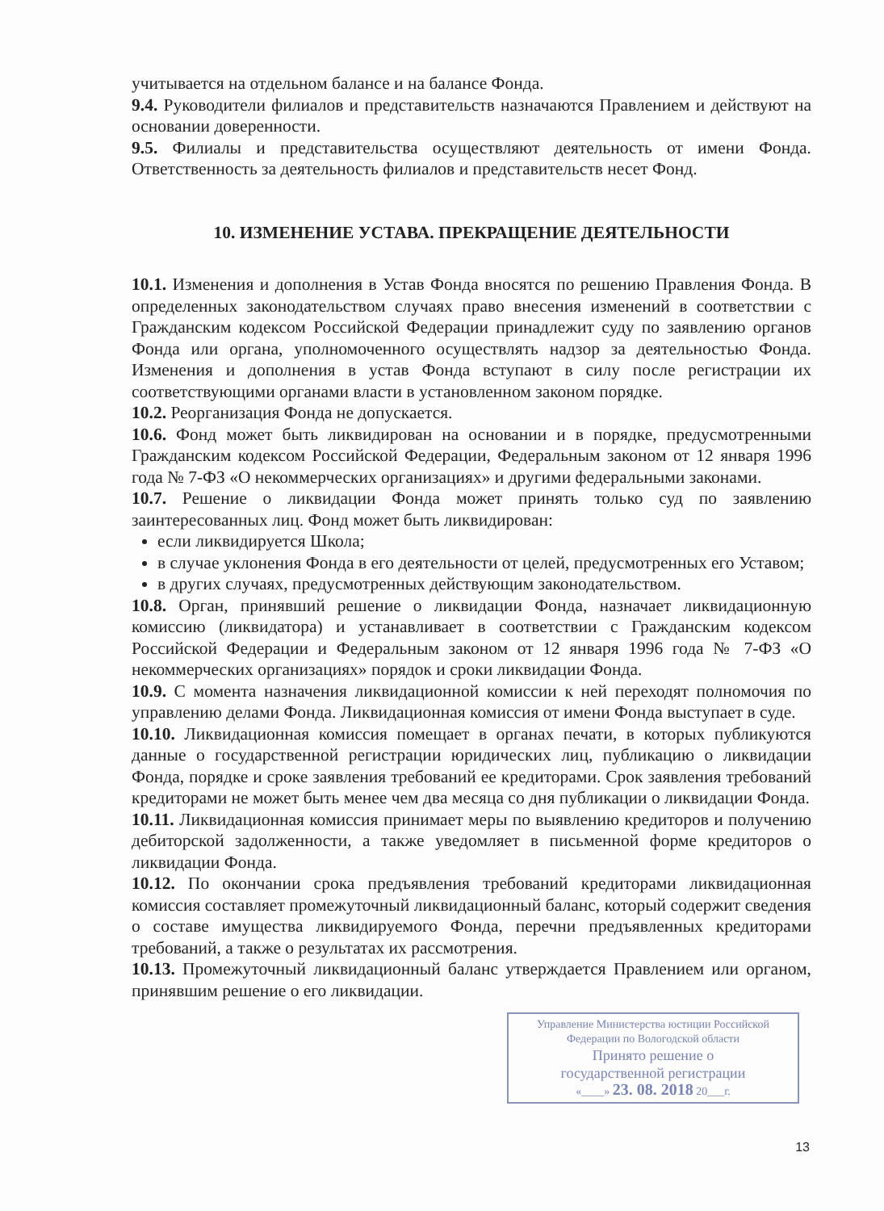учитываетcя на отдельном балансе и на балансе Фонда.
9.4. Руководители филиалов и представительств назначаются Правлением и действуют на основании доверенности.
9.5. Филиалы и представительства осуществляют деятельность от имени Фонда. Ответственность за деятельность филиалов и представительств несет Фонд.
10. ИЗМЕНЕНИЕ УСТАВА. ПРЕКРАЩЕНИЕ ДЕЯТЕЛЬНОСТИ
10.1. Изменения и дополнения в Устав Фонда вносятся по решению Правления Фонда. В определенных законодательством случаях право внесения изменений в соответствии с Гражданским кодексом Российской Федерации принадлежит суду по заявлению органов Фонда или органа, уполномоченного осуществлять надзор за деятельностью Фонда. Изменения и дополнения в устав Фонда вступают в силу после регистрации их соответствующими органами власти в установленном законом порядке.
10.2. Реорганизация Фонда не допускается.
10.6. Фонд может быть ликвидирован на основании и в порядке, предусмотренными Гражданским кодексом Российской Федерации, Федеральным законом от 12 января 1996 года № 7-ФЗ «О некоммерческих организациях» и другими федеральными законами.
10.7. Решение о ликвидации Фонда может принять только суд по заявлению заинтересованных лиц. Фонд может быть ликвидирован:
если ликвидируется Школа;
в случае уклонения Фонда в его деятельности от целей, предусмотренных его Уставом;
в других случаях, предусмотренных действующим законодательством.
10.8. Орган, принявший решение о ликвидации Фонда, назначает ликвидационную комиссию (ликвидатора) и устанавливает в соответствии с Гражданским кодексом Российской Федерации и Федеральным законом от 12 января 1996 года № 7-ФЗ «О некоммерческих организациях» порядок и сроки ликвидации Фонда.
10.9. С момента назначения ликвидационной комиссии к ней переходят полномочия по управлению делами Фонда. Ликвидационная комиссия от имени Фонда выступает в суде.
10.10. Ликвидационная комиссия помещает в органах печати, в которых публикуются данные о государственной регистрации юридических лиц, публикацию о ликвидации Фонда, порядке и сроке заявления требований ее кредиторами. Срок заявления требований кредиторами не может быть менее чем два месяца со дня публикации о ликвидации Фонда.
10.11. Ликвидационная комиссия принимает меры по выявлению кредиторов и получению дебиторской задолженности, а также уведомляет в письменной форме кредиторов о ликвидации Фонда.
10.12. По окончании срока предъявления требований кредиторами ликвидационная комиссия составляет промежуточный ликвидационный баланс, который содержит сведения о составе имущества ликвидируемого Фонда, перечни предъявленных кредиторами требований, а также о результатах их рассмотрения.
10.13. Промежуточный ликвидационный баланс утверждается Правлением или органом, принявшим решение о его ликвидации.
Управление Министерства юстиции Российской Федерации по Вологодской области
Принято решение о
государственной регистрации
«____» 23. 08. 2018 20___г.
13